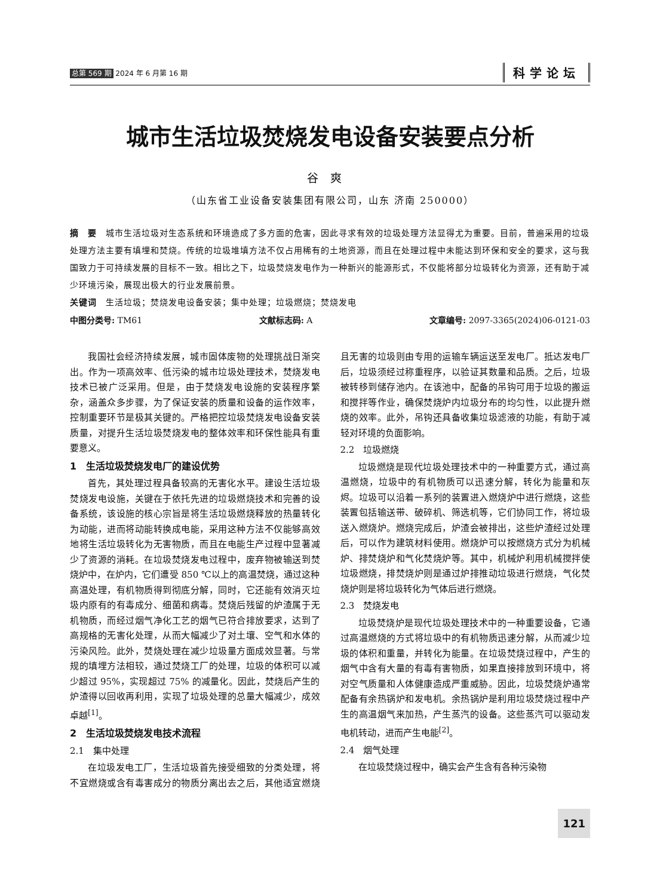总第 569 期 2024 年 6 月第 16 期
科学论坛
城市生活垃圾焚烧发电设备安装要点分析
谷爽
（山东省工业设备安装集团有限公司，山东 济南 250000）
摘　要　城市生活垃圾对生态系统和环境造成了多方面的危害，因此寻求有效的垃圾处理方法显得尤为重要。目前，普遍采用的垃圾处理方法主要有填埋和焚烧。传统的垃圾堆填方法不仅占用稀有的土地资源，而且在处理过程中未能达到环保和安全的要求，这与我国致力于可持续发展的目标不一致。相比之下，垃圾焚烧发电作为一种新兴的能源形式，不仅能将部分垃圾转化为资源，还有助于减少环境污染，展现出极大的行业发展前景。
关键词　生活垃圾；焚烧发电设备安装；集中处理；垃圾燃烧；焚烧发电
中图分类号: TM61 文献标志码: A 文章编号: 2097-3365(2024)06-0121-03
我国社会经济持续发展，城市固体废物的处理挑战日渐突出。作为一项高效率、低污染的城市垃圾处理技术，焚烧发电技术已被广泛采用。但是，由于焚烧发电设施的安装程序繁杂，涵盖众多步骤，为了保证安装的质量和设备的运作效率，控制重要环节是极其关键的。严格把控垃圾焚烧发电设备安装质量，对提升生活垃圾焚烧发电的整体效率和环保性能具有重要意义。
1　生活垃圾焚烧发电厂的建设优势
首先，其处理过程具备较高的无害化水平。建设生活垃圾焚烧发电设施，关键在于依托先进的垃圾燃烧技术和完善的设备系统，该设施的核心宗旨是将生活垃圾燃烧释放的热量转化为动能，进而将动能转换成电能，采用这种方法不仅能够高效地将生活垃圾转化为无害物质，而且在电能生产过程中显著减少了资源的消耗。在垃圾焚烧发电过程中，废弃物被输送到焚烧炉中，在炉内，它们遭受 850 ℃以上的高温焚烧，通过这种高温处理，有机物质得到彻底分解，同时，它还能有效消灭垃圾内原有的有毒成分、细菌和病毒。焚烧后残留的炉渣属于无机物质，而经过烟气净化工艺的烟气已符合排放要求，达到了高规格的无害化处理，从而大幅减少了对土壤、空气和水体的污染风险。此外，焚烧处理在减少垃圾量方面成效显著。与常规的填埋方法相较，通过焚烧工厂的处理，垃圾的体积可以减少超过 95%，实现超过 75% 的减量化。因此，焚烧后产生的炉渣得以回收再利用，实现了垃圾处理的总量大幅减少，成效卓越<sup>[1]</sup>。
2　生活垃圾焚烧发电技术流程
2.1　集中处理
在垃圾发电工厂，生活垃圾首先接受细致的分类处理，将不宜燃烧或含有毒害成分的物质分离出去之后，其他适宜燃烧且无害的垃圾则由专用的运输车辆运送至发电厂。抵达发电厂后，垃圾须经过称重程序，以验证其数量和品质。之后，垃圾被转移到储存池内。在该池中，配备的吊钩可用于垃圾的搬运和搅拌等作业，确保焚烧炉内垃圾分布的均匀性，以此提升燃烧的效率。此外，吊钩还具备收集垃圾滤液的功能，有助于减轻对环境的负面影响。
2.2　垃圾燃烧
垃圾燃烧是现代垃圾处理技术中的一种重要方式，通过高温燃烧，垃圾中的有机物质可以迅速分解，转化为能量和灰烬。垃圾可以沿着一系列的装置进入燃烧炉中进行燃烧，这些装置包括输送带、破碎机、筛选机等，它们协同工作，将垃圾送入燃烧炉。燃烧完成后，炉渣会被排出，这些炉渣经过处理后，可以作为建筑材料使用。燃烧炉可以按燃烧方式分为机械炉、排焚烧炉和气化焚烧炉等。其中，机械炉利用机械搅拌使垃圾燃烧，排焚烧炉则是通过炉排推动垃圾进行燃烧，气化焚烧炉则是将垃圾转化为气体后进行燃烧。
2.3　焚烧发电
垃圾焚烧炉是现代垃圾处理技术中的一种重要设备，它通过高温燃烧的方式将垃圾中的有机物质迅速分解，从而减少垃圾的体积和重量，并转化为能量。在垃圾焚烧过程中，产生的烟气中含有大量的有毒有害物质，如果直接排放到环境中，将对空气质量和人体健康造成严重威胁。因此，垃圾焚烧炉通常配备有余热锅炉和发电机。余热锅炉是利用垃圾焚烧过程中产生的高温烟气来加热，产生蒸汽的设备。这些蒸汽可以驱动发电机转动，进而产生电能<sup>[2]</sup>。
2.4　烟气处理
在垃圾焚烧过程中，确实会产生含有各种污染物
121